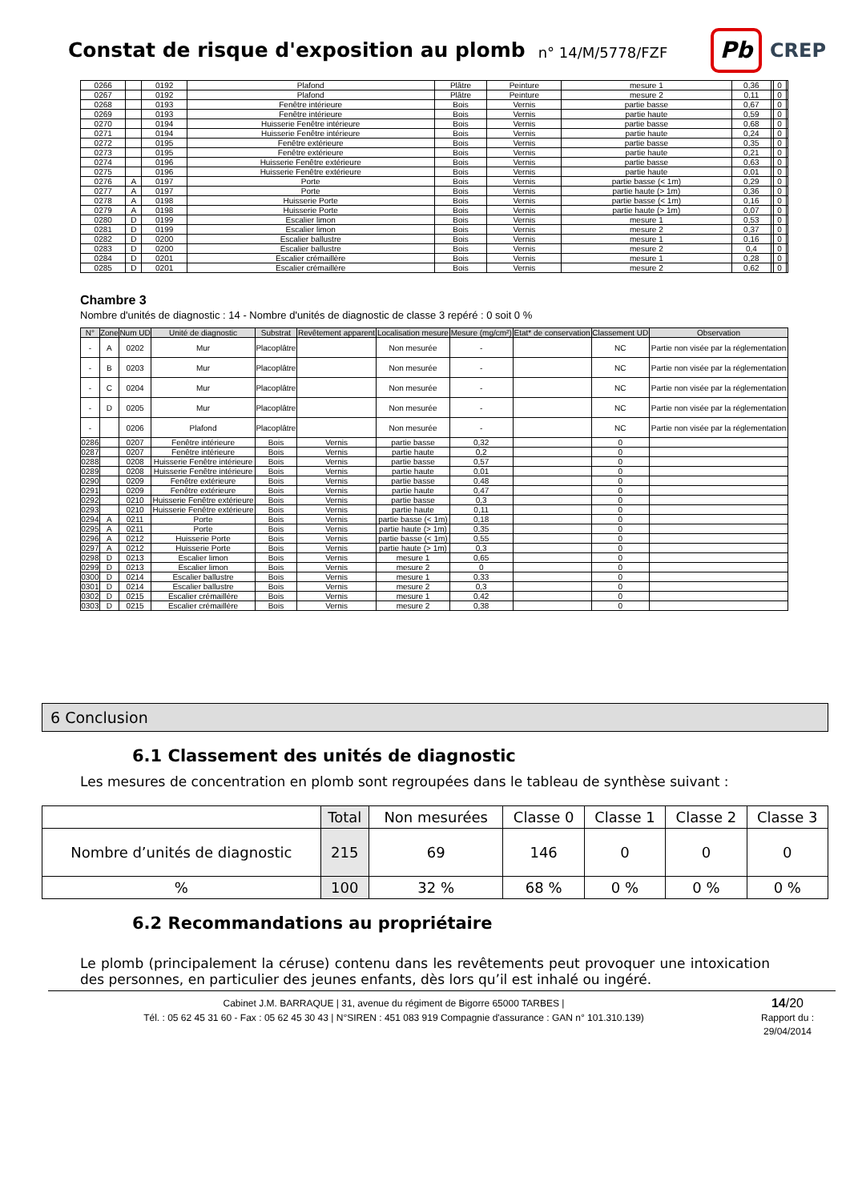Constat de risque d'exposition au plomb
n° 14/M/5778/FZF
Pb
CREP
| 0266 | | 0192 | Plafond | Plâtre | Peinture | mesure 1 | 0,36 | | 0 | |
| 0267 | | 0192 | Plafond | Plâtre | Peinture | mesure 2 | 0,11 | | 0 | |
| 0268 | | 0193 | Fenêtre intérieure | Bois | Vernis | partie basse | 0,67 | | 0 | |
| 0269 | | 0193 | Fenêtre intérieure | Bois | Vernis | partie haute | 0,59 | | 0 | |
| 0270 | | 0194 | Huisserie Fenêtre intérieure | Bois | Vernis | partie basse | 0,68 | | 0 | |
| 0271 | | 0194 | Huisserie Fenêtre intérieure | Bois | Vernis | partie haute | 0,24 | | 0 | |
| 0272 | | 0195 | Fenêtre extérieure | Bois | Vernis | partie basse | 0,35 | | 0 | |
| 0273 | | 0195 | Fenêtre extérieure | Bois | Vernis | partie haute | 0,21 | | 0 | |
| 0274 | | 0196 | Huisserie Fenêtre extérieure | Bois | Vernis | partie basse | 0,63 | | 0 | |
| 0275 | | 0196 | Huisserie Fenêtre extérieure | Bois | Vernis | partie haute | 0,01 | | 0 | |
| 0276 | A | 0197 | Porte | Bois | Vernis | partie basse (< 1m) | 0,29 | | 0 | |
| 0277 | A | 0197 | Porte | Bois | Vernis | partie haute (> 1m) | 0,36 | | 0 | |
| 0278 | A | 0198 | Huisserie Porte | Bois | Vernis | partie basse (< 1m) | 0,16 | | 0 | |
| 0279 | A | 0198 | Huisserie Porte | Bois | Vernis | partie haute (> 1m) | 0,07 | | 0 | |
| 0280 | D | 0199 | Escalier limon | Bois | Vernis | mesure 1 | 0,53 | | 0 | |
| 0281 | D | 0199 | Escalier limon | Bois | Vernis | mesure 2 | 0,37 | | 0 | |
| 0282 | D | 0200 | Escalier ballustre | Bois | Vernis | mesure 1 | 0,16 | | 0 | |
| 0283 | D | 0200 | Escalier ballustre | Bois | Vernis | mesure 2 | 0,4 | | 0 | |
| 0284 | D | 0201 | Escalier crémaillère | Bois | Vernis | mesure 1 | 0,28 | | 0 | |
| 0285 | D | 0201 | Escalier crémaillère | Bois | Vernis | mesure 2 | 0,62 | | 0 | |
Chambre 3
Nombre d'unités de diagnostic : 14 - Nombre d'unités de diagnostic de classe 3 repéré : 0 soit 0 %
| N° | Zone | Num UD | Unité de diagnostic | Substrat | Revêtement apparent | Localisation mesure | Mesure (mg/cm²) | Etat* de conservation | Classement UD | Observation |
| --- | --- | --- | --- | --- | --- | --- | --- | --- | --- | --- |
| - | A | 0202 | Mur | Placoplâtre | | Non mesurée | - | | NC | Partie non visée par la réglementation |
| - | B | 0203 | Mur | Placoplâtre | | Non mesurée | - | | NC | Partie non visée par la réglementation |
| - | C | 0204 | Mur | Placoplâtre | | Non mesurée | - | | NC | Partie non visée par la réglementation |
| - | D | 0205 | Mur | Placoplâtre | | Non mesurée | - | | NC | Partie non visée par la réglementation |
| - | | 0206 | Plafond | Placoplâtre | | Non mesurée | - | | NC | Partie non visée par la réglementation |
| 0286 | | 0207 | Fenêtre intérieure | Bois | Vernis | partie basse | 0,32 | | 0 | |
| 0287 | | 0207 | Fenêtre intérieure | Bois | Vernis | partie haute | 0,2 | | 0 | |
| 0288 | | 0208 | Huisserie Fenêtre intérieure | Bois | Vernis | partie basse | 0,57 | | 0 | |
| 0289 | | 0208 | Huisserie Fenêtre intérieure | Bois | Vernis | partie haute | 0,01 | | 0 | |
| 0290 | | 0209 | Fenêtre extérieure | Bois | Vernis | partie basse | 0,48 | | 0 | |
| 0291 | | 0209 | Fenêtre extérieure | Bois | Vernis | partie haute | 0,47 | | 0 | |
| 0292 | | 0210 | Huisserie Fenêtre extérieure | Bois | Vernis | partie basse | 0,3 | | 0 | |
| 0293 | | 0210 | Huisserie Fenêtre extérieure | Bois | Vernis | partie haute | 0,11 | | 0 | |
| 0294 | A | 0211 | Porte | Bois | Vernis | partie basse (< 1m) | 0,18 | | 0 | |
| 0295 | A | 0211 | Porte | Bois | Vernis | partie haute (> 1m) | 0,35 | | 0 | |
| 0296 | A | 0212 | Huisserie Porte | Bois | Vernis | partie basse (< 1m) | 0,55 | | 0 | |
| 0297 | A | 0212 | Huisserie Porte | Bois | Vernis | partie haute (> 1m) | 0,3 | | 0 | |
| 0298 | D | 0213 | Escalier limon | Bois | Vernis | mesure 1 | 0,65 | | 0 | |
| 0299 | D | 0213 | Escalier limon | Bois | Vernis | mesure 2 | 0 | | 0 | |
| 0300 | D | 0214 | Escalier ballustre | Bois | Vernis | mesure 1 | 0,33 | | 0 | |
| 0301 | D | 0214 | Escalier ballustre | Bois | Vernis | mesure 2 | 0,3 | | 0 | |
| 0302 | D | 0215 | Escalier crémaillère | Bois | Vernis | mesure 1 | 0,42 | | 0 | |
| 0303 | D | 0215 | Escalier crémaillère | Bois | Vernis | mesure 2 | 0,38 | | 0 | |
6 Conclusion
6.1 Classement des unités de diagnostic
Les mesures de concentration en plomb sont regroupées dans le tableau de synthèse suivant :
| | Total | Non mesurées | Classe 0 | Classe 1 | Classe 2 | Classe 3 |
| Nombre d’unités de diagnostic | 215 | 69 | 146 | 0 | 0 | 0 |
| % | 100 | 32 % | 68 % | 0 % | 0 % | 0 % |
6.2 Recommandations au propriétaire
Le plomb (principalement la céruse) contenu dans les revêtements peut provoquer une intoxication des personnes, en particulier des jeunes enfants, dès lors qu’il est inhalé ou ingéré.
Cabinet J.M. BARRAQUE | 31, avenue du régiment de Bigorre 65000 TARBES |
Tél. : 05 62 45 31 60 - Fax : 05 62 45 30 43 | N°SIREN : 451 083 919 Compagnie d'assurance : GAN n° 101.310.139)
14/20
Rapport du :
29/04/2014